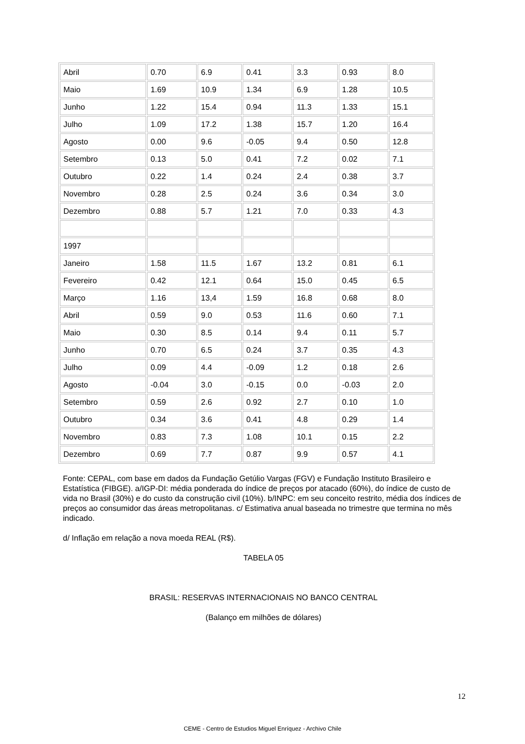| Abril | 0.70 | 6.9 | 0.41 | 3.3 | 0.93 | 8.0 |
| Maio | 1.69 | 10.9 | 1.34 | 6.9 | 1.28 | 10.5 |
| Junho | 1.22 | 15.4 | 0.94 | 11.3 | 1.33 | 15.1 |
| Julho | 1.09 | 17.2 | 1.38 | 15.7 | 1.20 | 16.4 |
| Agosto | 0.00 | 9.6 | -0.05 | 9.4 | 0.50 | 12.8 |
| Setembro | 0.13 | 5.0 | 0.41 | 7.2 | 0.02 | 7.1 |
| Outubro | 0.22 | 1.4 | 0.24 | 2.4 | 0.38 | 3.7 |
| Novembro | 0.28 | 2.5 | 0.24 | 3.6 | 0.34 | 3.0 |
| Dezembro | 0.88 | 5.7 | 1.21 | 7.0 | 0.33 | 4.3 |
| 1997 | | | | | | |
| Janeiro | 1.58 | 11.5 | 1.67 | 13.2 | 0.81 | 6.1 |
| Fevereiro | 0.42 | 12.1 | 0.64 | 15.0 | 0.45 | 6.5 |
| Março | 1.16 | 13,4 | 1.59 | 16.8 | 0.68 | 8.0 |
| Abril | 0.59 | 9.0 | 0.53 | 11.6 | 0.60 | 7.1 |
| Maio | 0.30 | 8.5 | 0.14 | 9.4 | 0.11 | 5.7 |
| Junho | 0.70 | 6.5 | 0.24 | 3.7 | 0.35 | 4.3 |
| Julho | 0.09 | 4.4 | -0.09 | 1.2 | 0.18 | 2.6 |
| Agosto | -0.04 | 3.0 | -0.15 | 0.0 | -0.03 | 2.0 |
| Setembro | 0.59 | 2.6 | 0.92 | 2.7 | 0.10 | 1.0 |
| Outubro | 0.34 | 3.6 | 0.41 | 4.8 | 0.29 | 1.4 |
| Novembro | 0.83 | 7.3 | 1.08 | 10.1 | 0.15 | 2.2 |
| Dezembro | 0.69 | 7.7 | 0.87 | 9.9 | 0.57 | 4.1 |
Fonte: CEPAL, com base em dados da Fundação Getúlio Vargas (FGV) e Fundação Instituto Brasileiro e Estatística (FIBGE). a/IGP-DI: média ponderada do índice de preços por atacado (60%), do índice de custo de vida no Brasil (30%) e do custo da construção civil (10%). b/INPC: em seu conceito restrito, média dos índices de preços ao consumidor das áreas metropolitanas. c/ Estimativa anual baseada no trimestre que termina no mês indicado.
d/ Inflação em relação a nova moeda REAL (R$).
TABELA 05
BRASIL: RESERVAS INTERNACIONAIS NO BANCO CENTRAL
(Balanço em milhões de dólares)
12
CEME - Centro de Estudios Miguel Enríquez - Archivo Chile